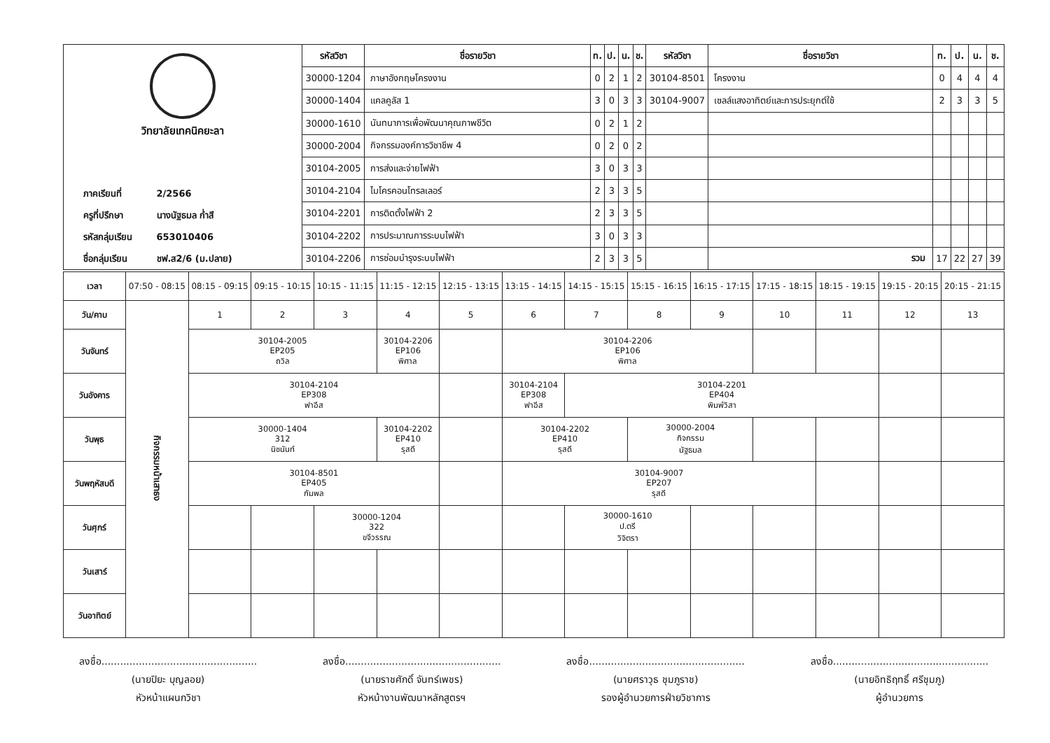| วิทยาลัยเทคนิคยะลา ภาคเรียนที่ 2/2566 ครูที่ปรึกษา นางนัฐธมล ก่ำสี รหัสกลุ่มเรียน 653010406 ชื่อกลุ่มเรียน ชฟ.ส2/6 (ม.ปลาย) | รหัสวิชา | ชื่อรายวิชา | ท. | ป. | น. | ช. | รหัสวิชา | ชื่อรายวิชา | ท. | ป. | น. | ช. |
| | 30000-1204 | ภาษาอังกฤษโครงงาน | 0 | 2 | 1 | 2 | 30104-8501 | โครงงาน | 0 | 4 | 4 | 4 |
| | 30000-1404 | แคลคูลัส 1 | 3 | 0 | 3 | 3 | 30104-9007 | เซลล์แสงอาทิตย์และการประยุกต์ใช้ | 2 | 3 | 3 | 5 |
| | 30000-1610 | นันทนาการเพื่อพัฒนาคุณภาพชีวิต | 0 | 2 | 1 | 2 | | | | | | |
| | 30000-2004 | กิจกรรมองค์การวิชาชีพ 4 | 0 | 2 | 0 | 2 | | | | | | |
| | 30104-2005 | การส่งและจ่ายไฟฟ้า | 3 | 0 | 3 | 3 | | | | | | |
| | 30104-2104 | ไมโครคอนโทรลเลอร์ | 2 | 3 | 3 | 5 | | | | | | |
| | 30104-2201 | การติดตั้งไฟฟ้า 2 | 2 | 3 | 3 | 5 | | | | | | |
| | 30104-2202 | การประมาณการระบบไฟฟ้า | 3 | 0 | 3 | 3 | | | | | | |
| | 30104-2206 | การซ่อมบำรุงระบบไฟฟ้า | 2 | 3 | 3 | 5 | | รวม | 17 | 22 | 27 | 39 |
| เวลา | 07:50 - 08:15 | 08:15 - 09:15 | 09:15 - 10:15 | 10:15 - 11:15 | 11:15 - 12:15 | 12:15 - 13:15 | 13:15 - 14:15 | 14:15 - 15:15 | 15:15 - 16:15 | 16:15 - 17:15 | 17:15 - 18:15 | 18:15 - 19:15 | 19:15 - 20:15 | 20:15 - 21:15 |
| วัน/คาบ | กิจกรรมหน้าเสาธง | 1 | 2 | 3 | 4 | 5 | 6 | 7 | 8 | 9 | 10 | 11 | 12 | 13 |
| วันจันทร์ | | 30104-2005 EP205 ถวิล | | | 30104-2206 EP106 พิศาล | | 30104-2206 EP106 พิศาล | | | | | | | |
| วันอังคาร | | 30104-2104 EP308 ฟาอีส | | | | | 30104-2104 EP308 ฟาอีส | 30104-2201 EP404 พิมพ์วิสา | | | | | | |
| วันพุธ | | 30000-1404 312 นิชนันท์ | | | 30104-2202 EP410 รุสดี | | 30104-2202 EP410 รุสดี | | 30000-2004 กิจกรรม นัฐธมล | | | | | |
| วันพฤหัสบดี | | 30104-8501 EP405 กัมพล | | | | | 30104-9007 EP207 รุสดี | | | | | | | |
| วันศุกร์ | | | | 30000-1204 322 ขจีวรรณ | | | | 30000-1610 ป.ตรี วิจิตรา | | | | | | |
| วันเสาร์ | | | | | | | | | | | | | | |
| วันอาทิตย์ | | | | | | | | | | | | | | |
ลงชื่อ..................................................
(นายปิยะ บุญลอย)
หัวหน้าแผนกวิชา
ลงชื่อ..................................................
(นายราชศักดิ์ จันทร์เพชร)
หัวหน้างานพัฒนาหลักสูตรฯ
ลงชื่อ..................................................
(นายศราวุธ ชุมภูราช)
รองผู้อำนวยการฝ่ายวิชาการ
ลงชื่อ..................................................
(นายอิทธิฤทธิ์ ศรีชุมภู)
ผู้อำนวยการ